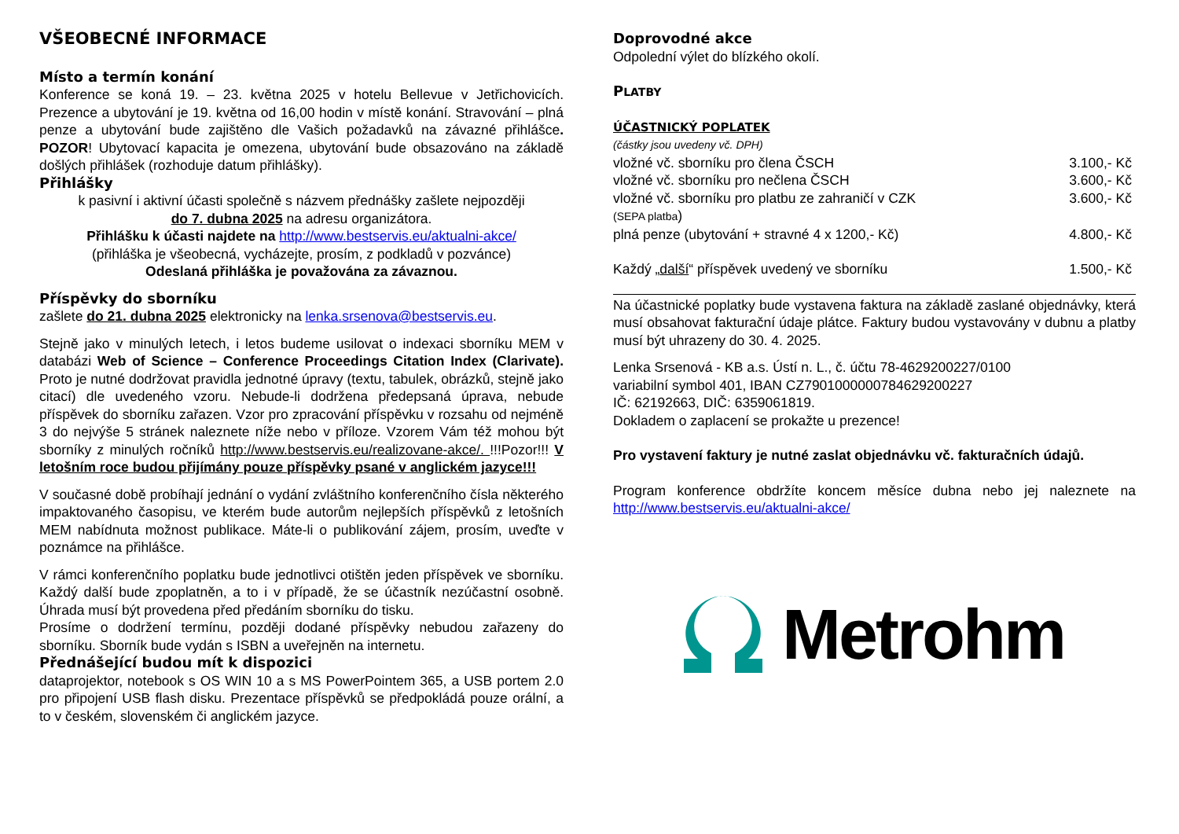VŠEOBECNÉ INFORMACE
Místo a termín konání
Konference se koná 19. – 23. května 2025 v hotelu Bellevue v Jetřichovicích. Prezence a ubytování je 19. května od 16,00 hodin v místě konání. Stravování – plná penze a ubytování bude zajištěno dle Vašich požadavků na závazné přihlášce. POZOR! Ubytovací kapacita je omezena, ubytování bude obsazováno na základě došlých přihlášek (rozhoduje datum přihlášky).
Přihlášky
k pasivní i aktivní účasti společně s názvem přednášky zašlete nejpozději
do 7. dubna 2025 na adresu organizátora.
Přihlášku k účasti najdete na http://www.bestservis.eu/aktualni-akce/
(přihláška je všeobecná, vycházejte, prosím, z podkladů v pozvánce)
Odeslaná přihláška je považována za závaznou.
Příspěvky do sborníku
zašlete do 21. dubna 2025 elektronicky na lenka.srsenova@bestservis.eu.
Stejně jako v minulých letech, i letos budeme usilovat o indexaci sborníku MEM v databázi Web of Science – Conference Proceedings Citation Index (Clarivate). Proto je nutné dodržovat pravidla jednotné úpravy (textu, tabulek, obrázků, stejně jako citací) dle uvedeného vzoru. Nebude-li dodržena předepsaná úprava, nebude příspěvek do sborníku zařazen. Vzor pro zpracování příspěvku v rozsahu od nejméně 3 do nejvýše 5 stránek naleznete níže nebo v příloze. Vzorem Vám též mohou být sborníky z minulých ročníků http://www.bestservis.eu/realizovane-akce/. !!!Pozor!!! V letošním roce budou přijímány pouze příspěvky psané v anglickém jazyce!!!
V současné době probíhají jednání o vydání zvláštního konferenčního čísla některého impaktovaného časopisu, ve kterém bude autorům nejlepších příspěvků z letošních MEM nabídnuta možnost publikace. Máte-li o publikování zájem, prosím, uveďte v poznámce na přihlášce.
V rámci konferenčního poplatku bude jednotlivci otištěn jeden příspěvek ve sborníku. Každý další bude zpoplatněn, a to i v případě, že se účastník nezúčastní osobně. Úhrada musí být provedena před předáním sborníku do tisku.
Prosíme o dodržení termínu, později dodané příspěvky nebudou zařazeny do sborníku. Sborník bude vydán s ISBN a uveřejněn na internetu.
Přednášející budou mít k dispozici
dataprojektor, notebook s OS WIN 10 a s MS PowerPointem 365, a USB portem 2.0 pro připojení USB flash disku. Prezentace příspěvků se předpokládá pouze orální, a to v českém, slovenském či anglickém jazyce.
Doprovodné akce
Odpolední výlet do blízkého okolí.
PLATBY
ÚČASTNICKÝ POPLATEK
(částky jsou uvedeny vč. DPH)
| vložné vč. sborníku pro člena ČSCH | 3.100,- Kč |
| vložné vč. sborníku pro nečlena ČSCH | 3.600,- Kč |
| vložné vč. sborníku pro platbu ze zahraničí v CZK (SEPA platba ) | 3.600,- Kč |
| plná penze (ubytování + stravné 4 x 1200,- Kč) | 4.800,- Kč |
| Každý „ další “ příspěvek uvedený ve sborníku | 1.500,- Kč |
Na účastnické poplatky bude vystavena faktura na základě zaslané objednávky, která musí obsahovat fakturační údaje plátce. Faktury budou vystavovány v dubnu a platby musí být uhrazeny do 30. 4. 2025.
Lenka Srsenová - KB a.s. Ústí n. L., č. účtu 78-4629200227/0100
variabilní symbol 401, IBAN CZ7901000000784629200227
IČ: 62192663, DIČ: 6359061819.
Dokladem o zaplacení se prokažte u prezence!
Pro vystavení faktury je nutné zaslat objednávku vč. fakturačních údajů.
Program konference obdržíte koncem měsíce dubna nebo jej naleznete na http://www.bestservis.eu/aktualni-akce/
Metrohm